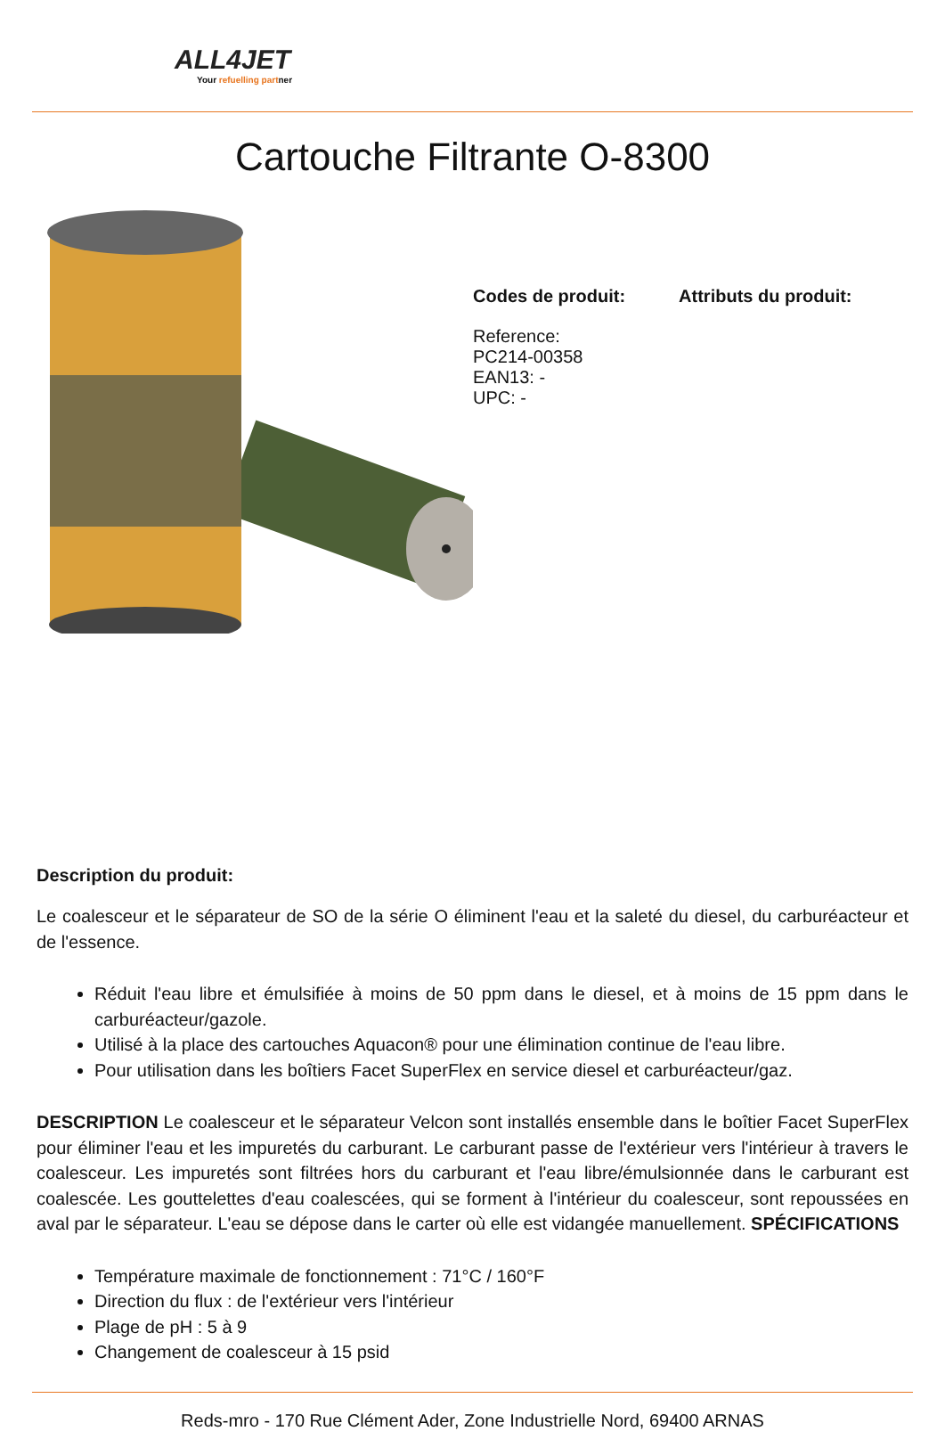ALL4JET
Your refuelling partner
Cartouche Filtrante O-8300
Codes de produit:
Reference:
PC214-00358
EAN13: -
UPC: -
Attributs du produit:
Description du produit:
Le coalesceur et le séparateur de SO de la série O éliminent l'eau et la saleté du diesel, du carburéacteur et de l'essence.
Réduit l'eau libre et émulsifiée à moins de 50 ppm dans le diesel, et à moins de 15 ppm dans le carburéacteur/gazole.
Utilisé à la place des cartouches Aquacon® pour une élimination continue de l'eau libre.
Pour utilisation dans les boîtiers Facet SuperFlex en service diesel et carburéacteur/gaz.
DESCRIPTION Le coalesceur et le séparateur Velcon sont installés ensemble dans le boîtier Facet SuperFlex pour éliminer l'eau et les impuretés du carburant. Le carburant passe de l'extérieur vers l'intérieur à travers le coalesceur. Les impuretés sont filtrées hors du carburant et l'eau libre/émulsionnée dans le carburant est coalescée. Les gouttelettes d'eau coalescées, qui se forment à l'intérieur du coalesceur, sont repoussées en aval par le séparateur. L'eau se dépose dans le carter où elle est vidangée manuellement. SPÉCIFICATIONS
Température maximale de fonctionnement : 71°C / 160°F
Direction du flux : de l'extérieur vers l'intérieur
Plage de pH : 5 à 9
Changement de coalesceur à 15 psid
Reds-mro - 170 Rue Clément Ader, Zone Industrielle Nord, 69400 ARNAS